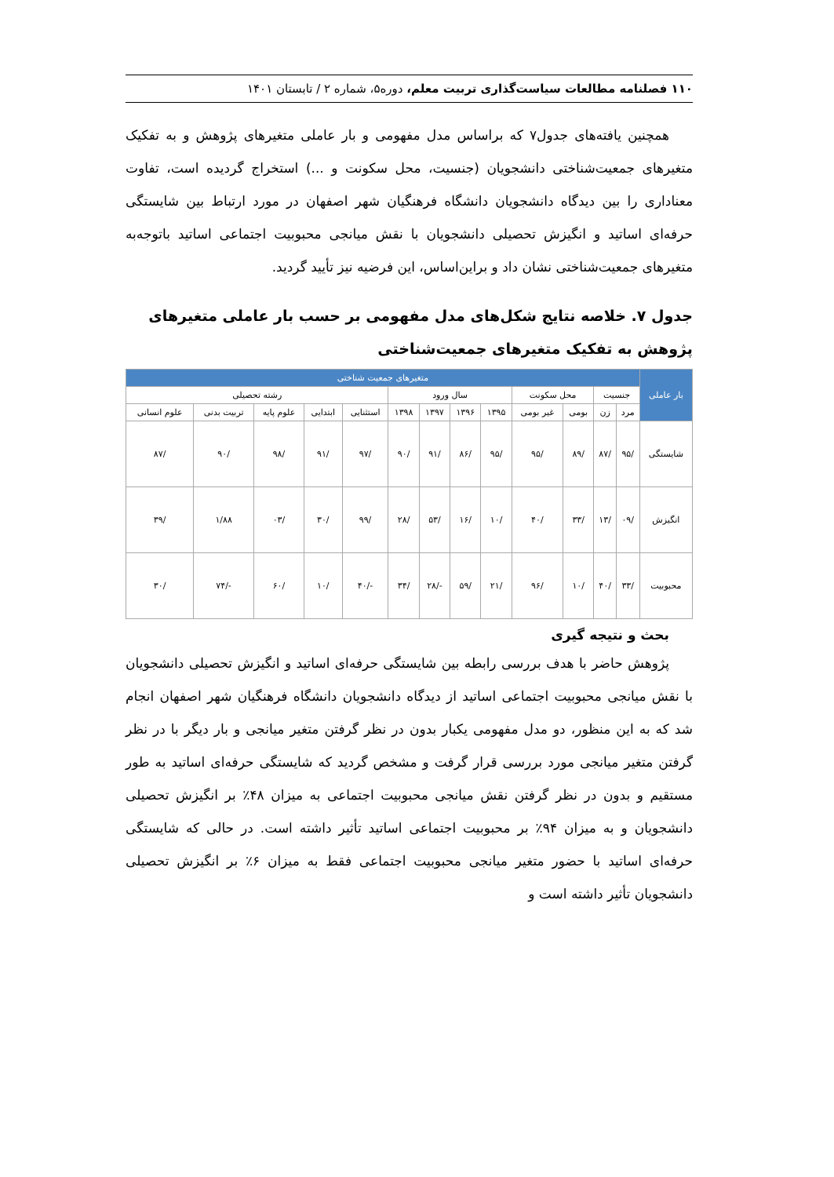۱۱۰ فصلنامه مطالعات سیاست‌گذاری تربیت معلم، دوره۵، شماره ۲ / تابستان ۱۴۰۱
همچنین یافته‌های جدول۷ که براساس مدل مفهومی و بار عاملی متغیرهای پژوهش و به تفکیک متغیرهای جمعیت‌شناختی دانشجویان (جنسیت، محل سکونت و ...) استخراج گردیده است، تفاوت معناداری را بین دیدگاه دانشجویان دانشگاه فرهنگیان شهر اصفهان در مورد ارتباط بین شایستگی حرفه‌ای اساتید و انگیزش تحصیلی دانشجویان با نقش میانجی محبوبیت اجتماعی اساتید باتوجه‌به متغیرهای جمعیت‌شناختی نشان داد و براین‌اساس، این فرضیه نیز تأیید گردید.
جدول ۷. خلاصه نتایج شکل‌های مدل مفهومی بر حسب بار عاملی متغیرهای پژوهش به تفکیک متغیرهای جمعیت‌شناختی
| بار عاملی | متغیرهای جمعیت شناختی | | | | | | | | | | | | |
| --- | --- | --- | --- | --- | --- | --- | --- | --- | --- | --- | --- | --- | --- |
| | جنسیت | | محل سکونت | | سال ورود | | | | رشته تحصیلی | | | | |
| | مرد | زن | بومی | غیر بومی | ۱۳۹۵ | ۱۳۹۶ | ۱۳۹۷ | ۱۳۹۸ | استثنایی | ابتدایی | علوم پایه | تربیت بدنی | علوم انسانی |
| شایستگی | /۹۵ | /۸۷ | /۸۹ | /۹۵ | /۹۵ | /۸۶ | /۹۱ | /۹۰ | /۹۷ | /۹۱ | /۹۸ | /۹۰ | /۸۷ |
| انگیزش | /۰۹ | /۱۳ | /۳۳ | /۴۰ | /۱۰ | /۱۶ | /۵۳ | /۲۸ | /۹۹ | /۳۰ | /۰۳ | ۱/۸۸ | /۳۹ |
| محبوبیت | /۳۳ | /۴۰ | /۱۰ | /۹۶ | /۲۱ | /۵۹ | -/۲۸ | /۳۴ | -/۴۰ | /۱۰ | /۶۰ | -/۷۴ | /۳۰ |
بحث و نتیجه گیری
پژوهش حاضر با هدف بررسی رابطه بین شایستگی حرفه‌ای اساتید و انگیزش تحصیلی دانشجویان با نقش میانجی محبوبیت اجتماعی اساتید از دیدگاه دانشجویان دانشگاه فرهنگیان شهر اصفهان انجام شد که به این منظور، دو مدل مفهومی یکبار بدون در نظر گرفتن متغیر میانجی و بار دیگر با در نظر گرفتن متغیر میانجی مورد بررسی قرار گرفت و مشخص گردید که شایستگی حرفه‌ای اساتید به طور مستقیم و بدون در نظر گرفتن نقش میانجی محبوبیت اجتماعی به میزان ۴۸٪ بر انگیزش تحصیلی دانشجویان و به میزان ۹۴٪ بر محبوبیت اجتماعی اساتید تأثیر داشته است. در حالی که شایستگی حرفه‌ای اساتید با حضور متغیر میانجی محبوبیت اجتماعی فقط به میزان ۶٪ بر انگیزش تحصیلی دانشجویان تأثیر داشته است و